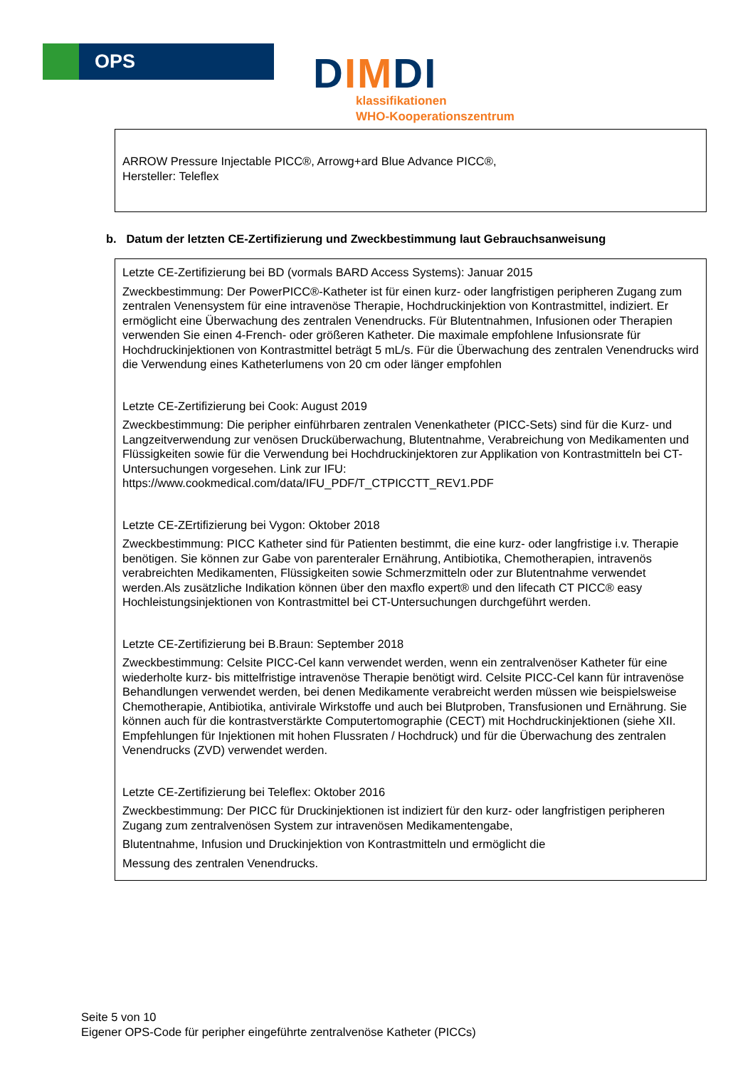OPS
DIMDI
klassifikationen
WHO-Kooperationszentrum
ARROW Pressure Injectable PICC®, Arrowg+ard Blue Advance PICC®,
Hersteller: Teleflex
b. Datum der letzten CE-Zertifizierung und Zweckbestimmung laut Gebrauchsanweisung
Letzte CE-Zertifizierung bei BD (vormals BARD Access Systems): Januar 2015
Zweckbestimmung: Der PowerPICC®-Katheter ist für einen kurz- oder langfristigen peripheren Zugang zum zentralen Venensystem für eine intravenöse Therapie, Hochdruckinjektion von Kontrastmittel, indiziert. Er ermöglicht eine Überwachung des zentralen Venendrucks. Für Blutentnahmen, Infusionen oder Therapien verwenden Sie einen 4-French- oder größeren Katheter. Die maximale empfohlene Infusionsrate für Hochdruckinjektionen von Kontrastmittel beträgt 5 mL/s. Für die Überwachung des zentralen Venendrucks wird die Verwendung eines Katheterlumens von 20 cm oder länger empfohlen
Letzte CE-Zertifizierung bei Cook: August 2019
Zweckbestimmung: Die peripher einführbaren zentralen Venenkatheter (PICC-Sets) sind für die Kurz- und Langzeitverwendung zur venösen Drucküberwachung, Blutentnahme, Verabreichung von Medikamenten und Flüssigkeiten sowie für die Verwendung bei Hochdruckinjektoren zur Applikation von Kontrastmitteln bei CT-Untersuchungen vorgesehen. Link zur IFU: https://www.cookmedical.com/data/IFU_PDF/T_CTPICCTT_REV1.PDF
Letzte CE-ZErtifizierung bei Vygon: Oktober 2018
Zweckbestimmung: PICC Katheter sind für Patienten bestimmt, die eine kurz- oder langfristige i.v. Therapie benötigen. Sie können zur Gabe von parenteraler Ernährung, Antibiotika, Chemotherapien, intravenös verabreichten Medikamenten, Flüssigkeiten sowie Schmerzmitteln oder zur Blutentnahme verwendet werden.Als zusätzliche Indikation können über den maxflo expert® und den lifecath CT PICC® easy Hochleistungsinjektionen von Kontrastmittel bei CT-Untersuchungen durchgeführt werden.
Letzte CE-Zertifizierung bei B.Braun: September 2018
Zweckbestimmung: Celsite PICC-Cel kann verwendet werden, wenn ein zentralvenöser Katheter für eine wiederholte kurz- bis mittelfristige intravenöse Therapie benötigt wird. Celsite PICC-Cel kann für intravenöse Behandlungen verwendet werden, bei denen Medikamente verabreicht werden müssen wie beispielsweise Chemotherapie, Antibiotika, antivirale Wirkstoffe und auch bei Blutproben, Transfusionen und Ernährung. Sie können auch für die kontrastverstärkte Computertomographie (CECT) mit Hochdruckinjektionen (siehe XII. Empfehlungen für Injektionen mit hohen Flussraten / Hochdruck) und für die Überwachung des zentralen Venendrucks (ZVD) verwendet werden.
Letzte CE-Zertifizierung bei Teleflex: Oktober 2016
Zweckbestimmung: Der PICC für Druckinjektionen ist indiziert für den kurz- oder langfristigen peripheren Zugang zum zentralvenösen System zur intravenösen Medikamentengabe,
Blutentnahme, Infusion und Druckinjektion von Kontrastmitteln und ermöglicht die
Messung des zentralen Venendrucks.
Seite 5 von 10
Eigener OPS-Code für peripher eingeführte zentralvenöse Katheter (PICCs)